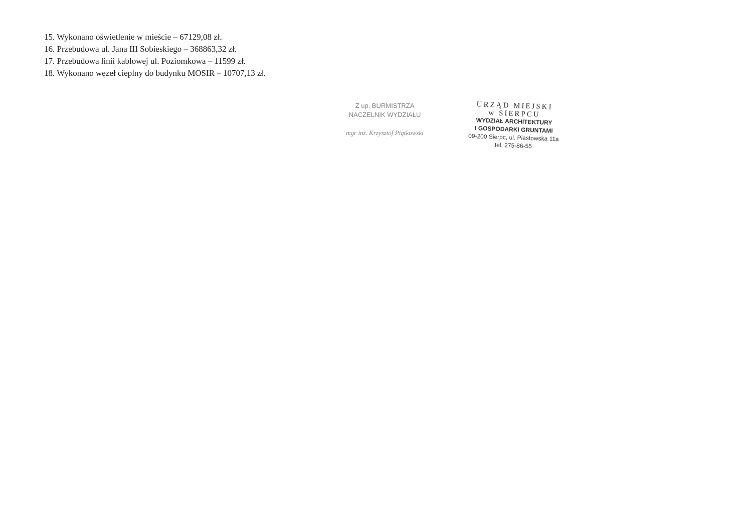15. Wykonano oświetlenie w mieście – 67129,08 zł.
16. Przebudowa ul. Jana III Sobieskiego – 368863,32 zł.
17. Przebudowa linii kablowej ul. Poziomkowa – 11599 zł.
18. Wykonano węzeł cieplny do budynku MOSIR – 10707,13 zł.
Z up. BURMISTRZA
NACZELNIK WYDZIAŁU
mgr inż. Krzysztof Piątkowski
URZĄD MIEJSKI
w SIERPCU
WYDZIAŁ ARCHITEKTURY
I GOSPODARKI GRUNTAMI
09-200 Sierpc, ul. Piastowska 11a
tel. 275-86-55